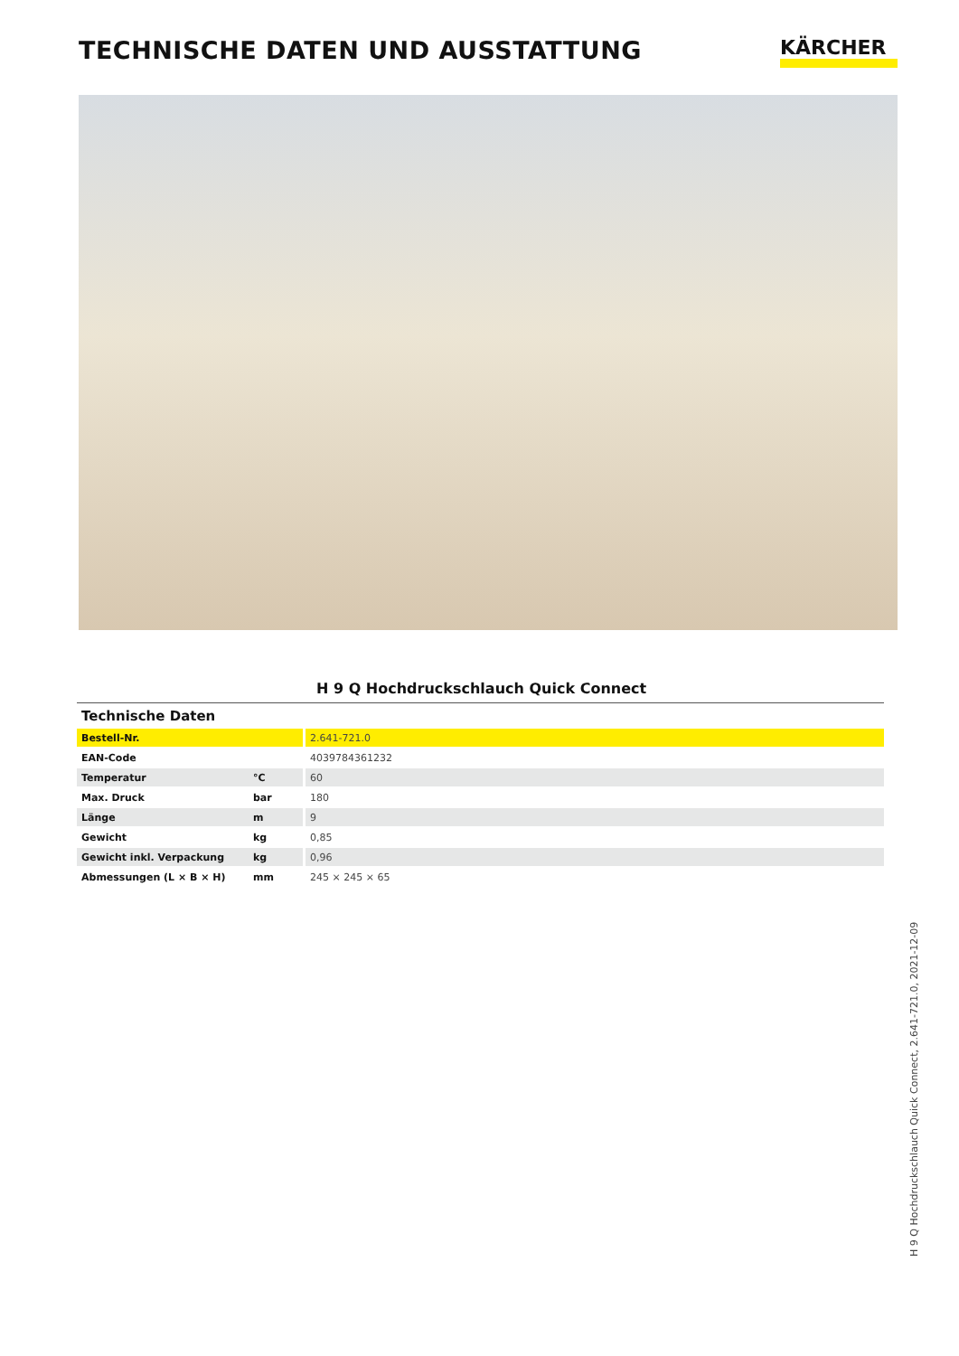TECHNISCHE DATEN UND AUSSTATTUNG
KÄRCHER
H 9 Q Hochdruckschlauch Quick Connect
| Technische Daten | | |
| Bestell-Nr. | | 2.641-721.0 |
| EAN-Code | | 4039784361232 |
| Temperatur | °C | 60 |
| Max. Druck | bar | 180 |
| Länge | m | 9 |
| Gewicht | kg | 0,85 |
| Gewicht inkl. Verpackung | kg | 0,96 |
| Abmessungen (L × B × H) | mm | 245 × 245 × 65 |
H 9 Q Hochdruckschlauch Quick Connect, 2.641-721.0, 2021-12-09